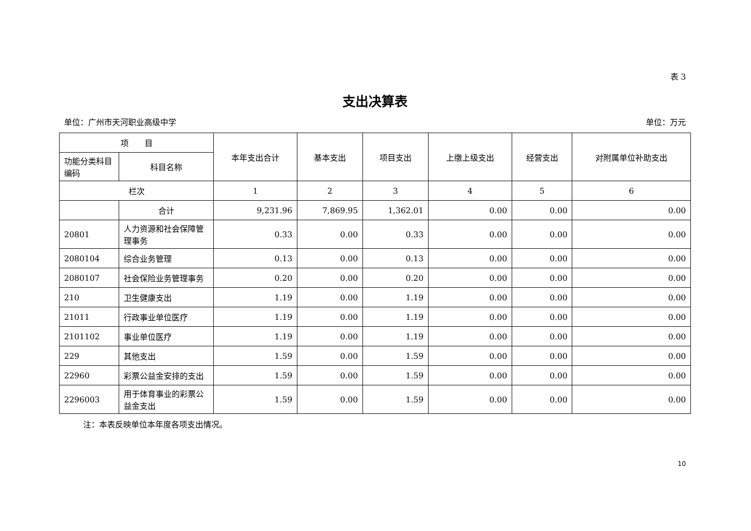表 3
支出决算表
单位：广州市天河职业高级中学 单位：万元
| 项 目 | | 本年支出合计 | 基本支出 | 项目支出 | 上缴上级支出 | 经营支出 | 对附属单位补助支出 |
| --- | --- | --- | --- | --- | --- | --- | --- |
| 功能分类科目编码 | 科目名称 | | | | | | |
| 栏次 | | 1 | 2 | 3 | 4 | 5 | 6 |
| | 合计 | 9,231.96 | 7,869.95 | 1,362.01 | 0.00 | 0.00 | 0.00 |
| 20801 | 人力资源和社会保障管理事务 | 0.33 | 0.00 | 0.33 | 0.00 | 0.00 | 0.00 |
| 2080104 | 综合业务管理 | 0.13 | 0.00 | 0.13 | 0.00 | 0.00 | 0.00 |
| 2080107 | 社会保险业务管理事务 | 0.20 | 0.00 | 0.20 | 0.00 | 0.00 | 0.00 |
| 210 | 卫生健康支出 | 1.19 | 0.00 | 1.19 | 0.00 | 0.00 | 0.00 |
| 21011 | 行政事业单位医疗 | 1.19 | 0.00 | 1.19 | 0.00 | 0.00 | 0.00 |
| 2101102 | 事业单位医疗 | 1.19 | 0.00 | 1.19 | 0.00 | 0.00 | 0.00 |
| 229 | 其他支出 | 1.59 | 0.00 | 1.59 | 0.00 | 0.00 | 0.00 |
| 22960 | 彩票公益金安排的支出 | 1.59 | 0.00 | 1.59 | 0.00 | 0.00 | 0.00 |
| 2296003 | 用于体育事业的彩票公益金支出 | 1.59 | 0.00 | 1.59 | 0.00 | 0.00 | 0.00 |
注：本表反映单位本年度各项支出情况。
10